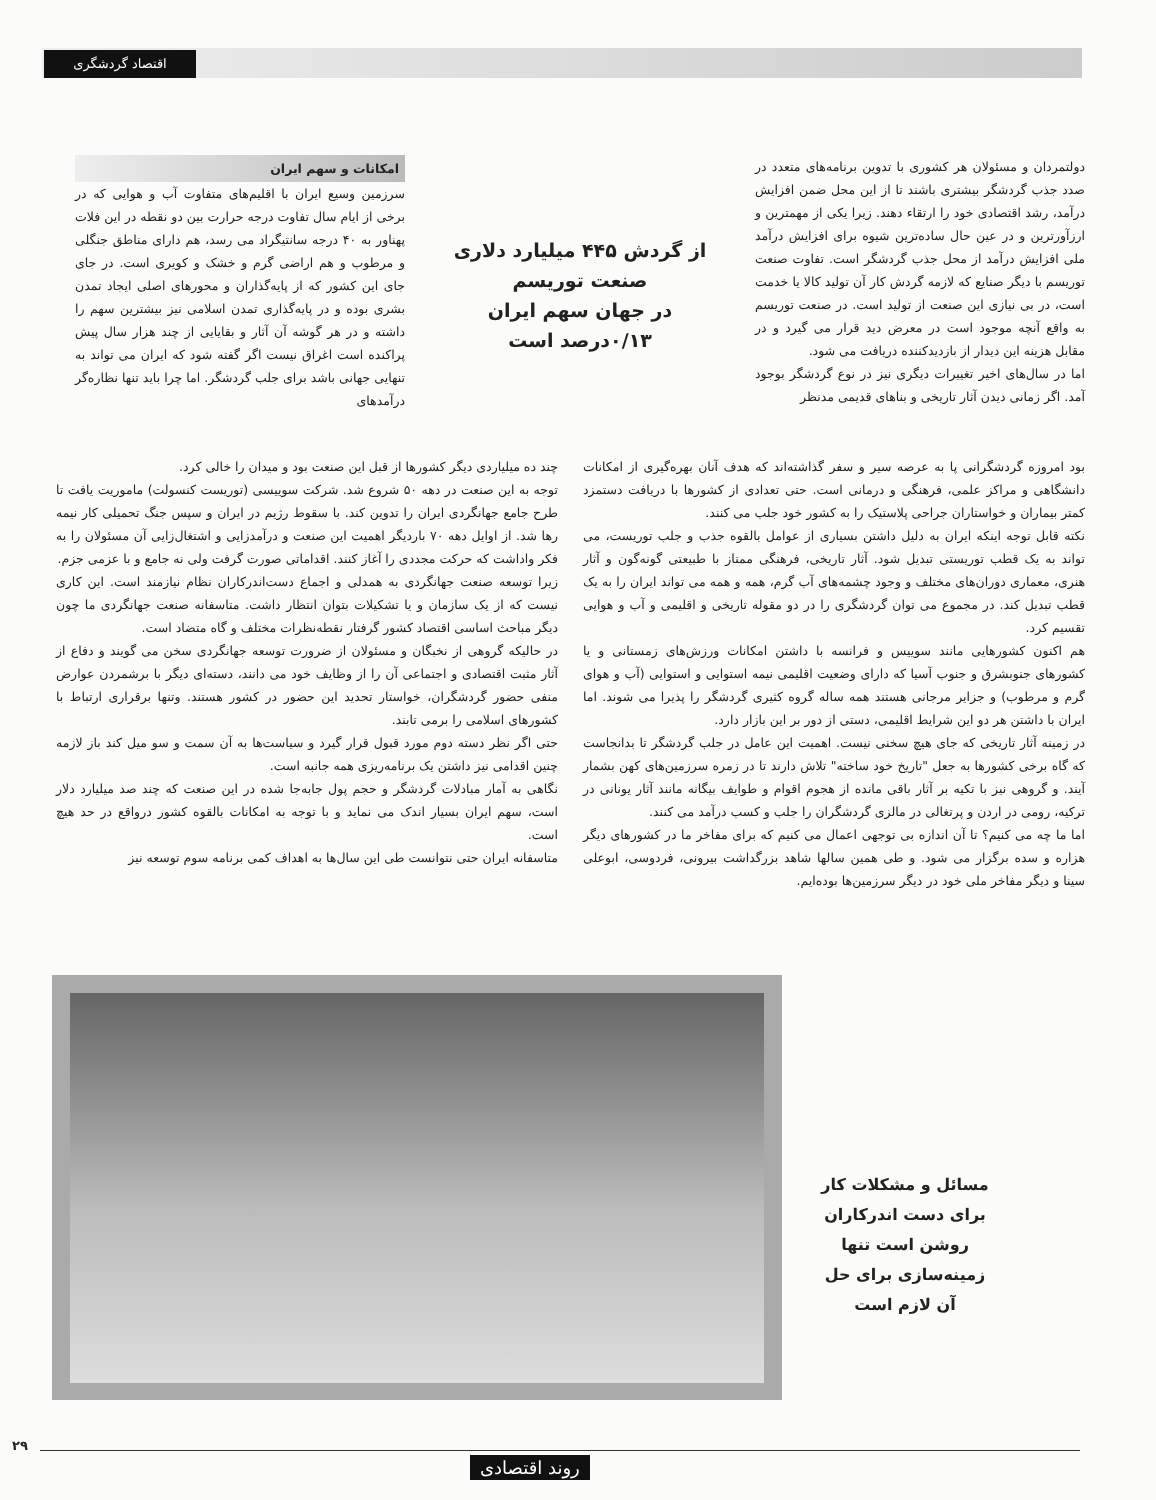اقتصاد گردشگری
دولتمردان و مسئولان هر کشوری با تدوین برنامه‌های متعدد در صدد جذب گردشگر بیشتری باشند تا از این محل ضمن افزایش درآمد، رشد اقتصادی خود را ارتقاء دهند. زیرا یکی از مهمترین و ارزآورترین و در عین حال ساده‌ترین شیوه برای افزایش درآمد ملی افزایش درآمد از محل جذب گردشگر است. تفاوت صنعت توریسم با دیگر صنایع که لازمه گردش کار آن تولید کالا یا خدمت است، در بی نیازی این صنعت از تولید است. در صنعت توریسم به واقع آنچه موجود است در معرض دید قرار می گیرد و در مقابل هزینه این دیدار از بازدیدکننده دریافت می شود.
اما در سال‌های اخیر تغییرات دیگری نیز در نوع گردشگر بوجود آمد. اگر زمانی دیدن آثار تاریخی و بناهای قدیمی مدنظر
از گردش ۴۴۵ میلیارد دلاری
صنعت توریسم
در جهان سهم ایران
۰/۱۳درصد است
امکانات و سهم ایران
سرزمین وسیع ایران با اقلیم‌های متفاوت آب و هوایی که در برخی از ایام سال تفاوت درجه حرارت بین دو نقطه در این فلات پهناور به ۴۰ درجه سانتیگراد می رسد، هم دارای مناطق جنگلی و مرطوب و هم اراضی گرم و خشک و کویری است. در جای جای این کشور که از پایه‌گذاران و محورهای اصلی ایجاد تمدن بشری بوده و در پایه‌گذاری تمدن اسلامی نیز بیشترین سهم را داشته و در هر گوشه آن آثار و بقایایی از چند هزار سال پیش پراکنده است اغراق نیست اگر گفته شود که ایران می تواند به تنهایی جهانی باشد برای جلب گردشگر. اما چرا باید تنها نظاره‌گر درآمدهای
بود امروزه گردشگرانی پا به عرصه سیر و سفر گذاشته‌اند که هدف آنان بهره‌گیری از امکانات دانشگاهی و مراکز علمی، فرهنگی و درمانی است. حتی تعدادی از کشورها با دریافت دستمزد کمتر بیماران و خواستاران جراحی پلاستیک را به کشور خود جلب می کنند.
نکته قابل توجه اینکه ایران به دلیل داشتن بسیاری از عوامل بالقوه جذب و جلب توریست، می تواند به یک قطب توریستی تبدیل شود. آثار تاریخی، فرهنگی ممتاز با طبیعتی گونه‌گون و آثار هنری، معماری دوران‌های مختلف و وجود چشمه‌های آب گرم، همه و همه می تواند ایران را به یک قطب تبدیل کند. در مجموع می توان گردشگری را در دو مقوله تاریخی و اقلیمی و آب و هوایی تقسیم کرد.
هم اکنون کشورهایی مانند سوییس و فرانسه با داشتن امکانات ورزش‌های زمستانی و یا کشورهای جنوبشرق و جنوب آسیا که دارای وضعیت اقلیمی نیمه استوایی و استوایی (آب و هوای گرم و مرطوب) و جزایر مرجانی هستند همه ساله گروه کثیری گردشگر را پذیرا می شوند. اما ایران با داشتن هر دو این شرایط اقلیمی، دستی از دور بر این بازار دارد.
در زمینه آثار تاریخی که جای هیچ سخنی نیست. اهمیت این عامل در جلب گردشگر تا بدانجاست که گاه برخی کشورها به جعل "تاریخ خود ساخته" تلاش دارند تا در زمره سرزمین‌های کهن بشمار آیند. و گروهی نیز با تکیه بر آثار باقی مانده از هجوم اقوام و طوایف بیگانه مانند آثار یونانی در ترکیه، رومی در اردن و پرتغالی در مالزی گردشگران را جلب و کسب درآمد می کنند.
اما ما چه می کنیم؟ تا آن اندازه بی توجهی اعمال می کنیم که برای مفاخر ما در کشورهای دیگر هزاره و سده برگزار می شود. و طی همین سالها شاهد بزرگداشت بیرونی، فردوسی، ابوعلی سینا و دیگر مفاخر ملی خود در دیگر سرزمین‌ها بوده‌ایم.
چند ده میلیاردی دیگر کشورها از قبل این صنعت بود و میدان را خالی کرد.
توجه به این صنعت در دهه ۵۰ شروع شد. شرکت سوییسی (توریست کنسولت) ماموریت یافت تا طرح جامع جهانگردی ایران را تدوین کند. با سقوط رژیم در ایران و سپس جنگ تحمیلی کار نیمه رها شد. از اوایل دهه ۷۰ باردیگر اهمیت این صنعت و درآمدزایی و اشتغال‌زایی آن مسئولان را به فکر واداشت که حرکت مجددی را آغاز کنند. اقداماتی صورت گرفت ولی نه جامع و با عزمی جزم.
زیرا توسعه صنعت جهانگردی به همدلی و اجماع دست‌اندرکاران نظام نیازمند است. این کاری نیست که از یک سازمان و یا تشکیلات بتوان انتظار داشت. متاسفانه صنعت جهانگردی ما چون دیگر مباحث اساسی اقتصاد کشور گرفتار نقطه‌نظرات مختلف و گاه متضاد است.
در حالیکه گروهی از نخبگان و مسئولان از ضرورت توسعه جهانگردی سخن می گویند و دفاع از آثار مثبت اقتصادی و اجتماعی آن را از وظایف خود می دانند، دسته‌ای دیگر با برشمردن عوارض منفی حضور گردشگران، خواستار تحدید این حضور در کشور هستند. وتنها برقراری ارتباط با کشورهای اسلامی را برمی تابند.
حتی اگر نظر دسته دوم مورد قبول قرار گیرد و سیاست‌ها به آن سمت و سو میل کند باز لازمه چنین اقدامی نیز داشتن یک برنامه‌ریزی همه جانبه است.
نگاهی به آمار مبادلات گردشگر و حجم پول جابه‌جا شده در این صنعت که چند صد میلیارد دلار است، سهم ایران بسیار اندک می نماید و با توجه به امکانات بالقوه کشور درواقع در حد هیچ است.
متاسفانه ایران حتی نتوانست طی این سال‌ها به اهداف کمی برنامه سوم توسعه نیز
مسائل و مشکلات کار برای دست اندرکاران روشن است تنها زمینه‌سازی برای حل آن لازم است
۲۹
روند اقتصادی